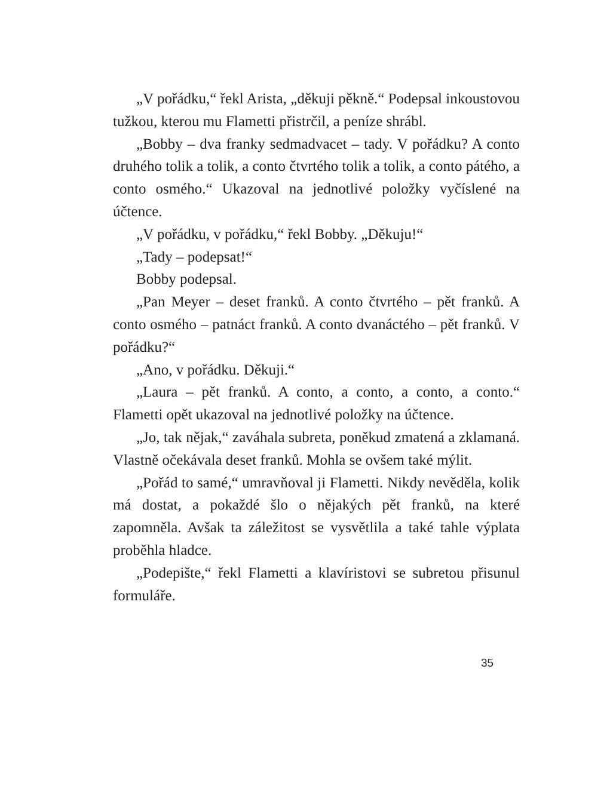„V pořádku,“ řekl Arista, „děkuji pěkně.“ Podepsal inkoustovou tužkou, kterou mu Flametti přistrčil, a peníze shrábl.
„Bobby – dva franky sedmadvacet – tady. V pořádku? A conto druhého tolik a tolik, a conto čtvrtého tolik a tolik, a conto pátého, a conto osmého.“ Ukazoval na jednotlivé položky vyčíslené na účtence.
„V pořádku, v pořádku,“ řekl Bobby. „Děkuju!“
„Tady – podepsat!“
Bobby podepsal.
„Pan Meyer – deset franků. A conto čtvrtého – pět franků. A conto osmého – patnáct franků. A conto dvanáctého – pět franků. V pořádku?“
„Ano, v pořádku. Děkuji.“
„Laura – pět franků. A conto, a conto, a conto, a conto.“ Flametti opět ukazoval na jednotlivé položky na účtence.
„Jo, tak nějak,“ zaváhala subreta, poněkud zmatená a zklamaná. Vlastně očekávala deset franků. Mohla se ovšem také mýlit.
„Pořád to samé,“ umravňoval ji Flametti. Nikdy nevěděla, kolik má dostat, a pokaždé šlo o nějakých pět franků, na které zapomněla. Avšak ta záležitost se vysvětlila a také tahle výplata proběhla hladce.
„Podepište,“ řekl Flametti a klavíristovi se subretou přisunul formuláře.
35